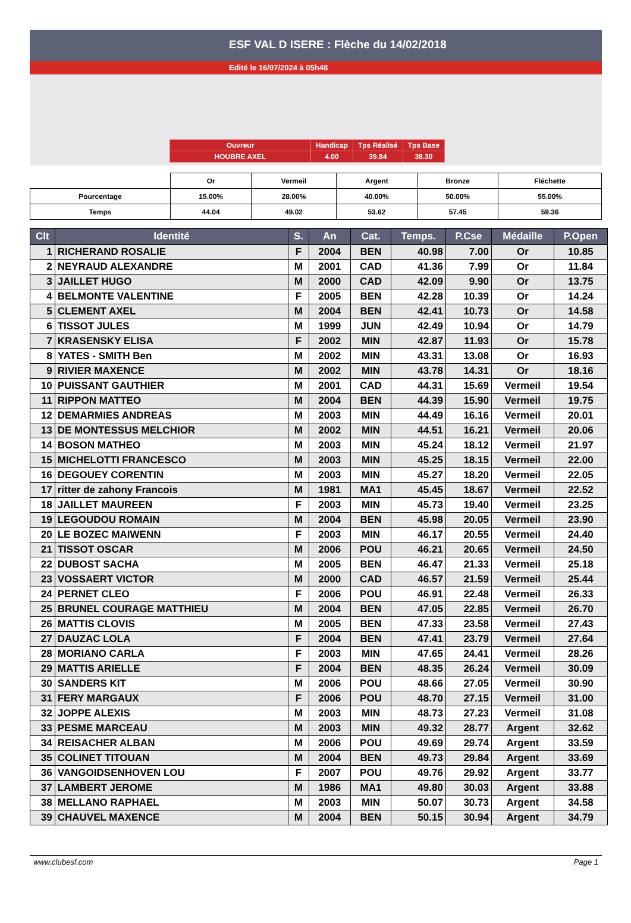ESF VAL D ISERE : Flèche du 14/02/2018
Edité le 16/07/2024 à 05h48
| Ouvreur | Handicap | Tps Réalisé | Tps Base |
| HOUBRE AXEL | 4.00 | 39.84 | 38.30 |
| | Or | Vermeil | Argent | Bronze | Fléchette |
| Pourcentage | 15.00% | 28.00% | 40.00% | 50.00% | 55.00% |
| Temps | 44.04 | 49.02 | 53.62 | 57.45 | 59.36 |
| Clt | Identité | S. | An | Cat. | Temps. | P.Cse | Médaille | P.Open |
| --- | --- | --- | --- | --- | --- | --- | --- | --- |
| 1 | RICHERAND ROSALIE | F | 2004 | BEN | 40.98 | 7.00 | Or | 10.85 |
| 2 | NEYRAUD ALEXANDRE | M | 2001 | CAD | 41.36 | 7.99 | Or | 11.84 |
| 3 | JAILLET HUGO | M | 2000 | CAD | 42.09 | 9.90 | Or | 13.75 |
| 4 | BELMONTE VALENTINE | F | 2005 | BEN | 42.28 | 10.39 | Or | 14.24 |
| 5 | CLEMENT AXEL | M | 2004 | BEN | 42.41 | 10.73 | Or | 14.58 |
| 6 | TISSOT JULES | M | 1999 | JUN | 42.49 | 10.94 | Or | 14.79 |
| 7 | KRASENSKY ELISA | F | 2002 | MIN | 42.87 | 11.93 | Or | 15.78 |
| 8 | YATES - SMITH Ben | M | 2002 | MIN | 43.31 | 13.08 | Or | 16.93 |
| 9 | RIVIER MAXENCE | M | 2002 | MIN | 43.78 | 14.31 | Or | 18.16 |
| 10 | PUISSANT GAUTHIER | M | 2001 | CAD | 44.31 | 15.69 | Vermeil | 19.54 |
| 11 | RIPPON MATTEO | M | 2004 | BEN | 44.39 | 15.90 | Vermeil | 19.75 |
| 12 | DEMARMIES ANDREAS | M | 2003 | MIN | 44.49 | 16.16 | Vermeil | 20.01 |
| 13 | DE MONTESSUS MELCHIOR | M | 2002 | MIN | 44.51 | 16.21 | Vermeil | 20.06 |
| 14 | BOSON MATHEO | M | 2003 | MIN | 45.24 | 18.12 | Vermeil | 21.97 |
| 15 | MICHELOTTI FRANCESCO | M | 2003 | MIN | 45.25 | 18.15 | Vermeil | 22.00 |
| 16 | DEGOUEY CORENTIN | M | 2003 | MIN | 45.27 | 18.20 | Vermeil | 22.05 |
| 17 | ritter de zahony Francois | M | 1981 | MA1 | 45.45 | 18.67 | Vermeil | 22.52 |
| 18 | JAILLET MAUREEN | F | 2003 | MIN | 45.73 | 19.40 | Vermeil | 23.25 |
| 19 | LEGOUDOU ROMAIN | M | 2004 | BEN | 45.98 | 20.05 | Vermeil | 23.90 |
| 20 | LE BOZEC MAIWENN | F | 2003 | MIN | 46.17 | 20.55 | Vermeil | 24.40 |
| 21 | TISSOT OSCAR | M | 2006 | POU | 46.21 | 20.65 | Vermeil | 24.50 |
| 22 | DUBOST SACHA | M | 2005 | BEN | 46.47 | 21.33 | Vermeil | 25.18 |
| 23 | VOSSAERT VICTOR | M | 2000 | CAD | 46.57 | 21.59 | Vermeil | 25.44 |
| 24 | PERNET CLEO | F | 2006 | POU | 46.91 | 22.48 | Vermeil | 26.33 |
| 25 | BRUNEL COURAGE MATTHIEU | M | 2004 | BEN | 47.05 | 22.85 | Vermeil | 26.70 |
| 26 | MATTIS CLOVIS | M | 2005 | BEN | 47.33 | 23.58 | Vermeil | 27.43 |
| 27 | DAUZAC LOLA | F | 2004 | BEN | 47.41 | 23.79 | Vermeil | 27.64 |
| 28 | MORIANO CARLA | F | 2003 | MIN | 47.65 | 24.41 | Vermeil | 28.26 |
| 29 | MATTIS ARIELLE | F | 2004 | BEN | 48.35 | 26.24 | Vermeil | 30.09 |
| 30 | SANDERS KIT | M | 2006 | POU | 48.66 | 27.05 | Vermeil | 30.90 |
| 31 | FERY MARGAUX | F | 2006 | POU | 48.70 | 27.15 | Vermeil | 31.00 |
| 32 | JOPPE ALEXIS | M | 2003 | MIN | 48.73 | 27.23 | Vermeil | 31.08 |
| 33 | PESME MARCEAU | M | 2003 | MIN | 49.32 | 28.77 | Argent | 32.62 |
| 34 | REISACHER ALBAN | M | 2006 | POU | 49.69 | 29.74 | Argent | 33.59 |
| 35 | COLINET TITOUAN | M | 2004 | BEN | 49.73 | 29.84 | Argent | 33.69 |
| 36 | VANGOIDSENHOVEN LOU | F | 2007 | POU | 49.76 | 29.92 | Argent | 33.77 |
| 37 | LAMBERT JEROME | M | 1986 | MA1 | 49.80 | 30.03 | Argent | 33.88 |
| 38 | MELLANO RAPHAEL | M | 2003 | MIN | 50.07 | 30.73 | Argent | 34.58 |
| 39 | CHAUVEL MAXENCE | M | 2004 | BEN | 50.15 | 30.94 | Argent | 34.79 |
www.clubesf.com Page 1